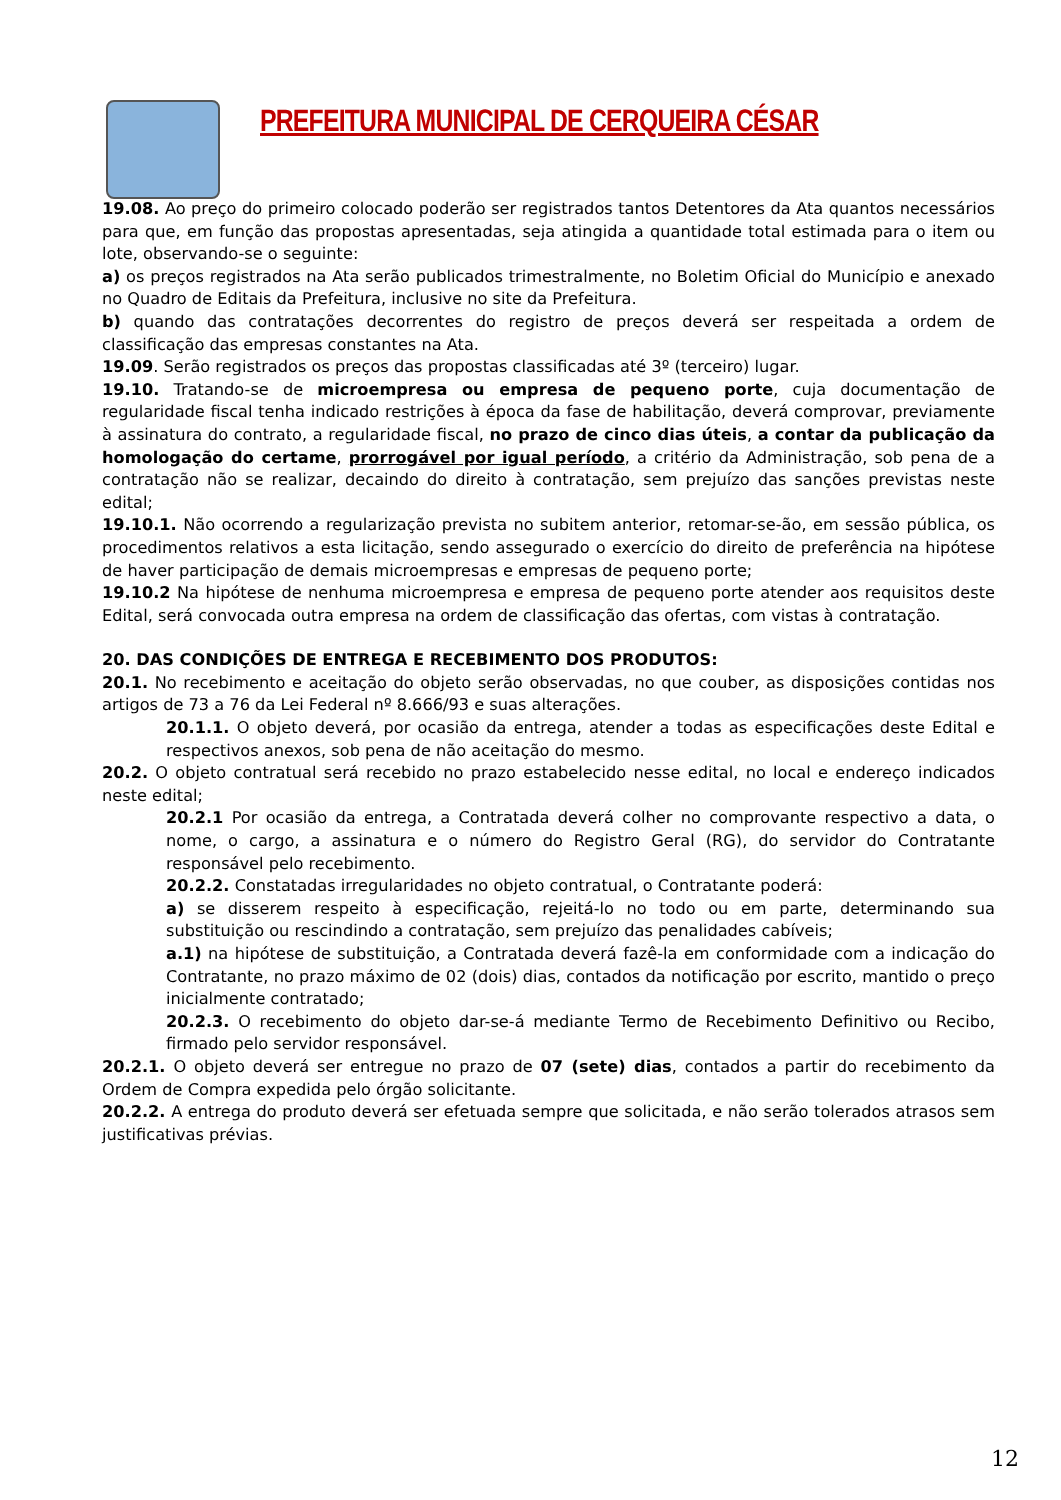PREFEITURA MUNICIPAL DE CERQUEIRA CÉSAR
19.08. Ao preço do primeiro colocado poderão ser registrados tantos Detentores da Ata quantos necessários para que, em função das propostas apresentadas, seja atingida a quantidade total estimada para o item ou lote, observando-se o seguinte:
a) os preços registrados na Ata serão publicados trimestralmente, no Boletim Oficial do Município e anexado no Quadro de Editais da Prefeitura, inclusive no site da Prefeitura.
b) quando das contratações decorrentes do registro de preços deverá ser respeitada a ordem de classificação das empresas constantes na Ata.
19.09. Serão registrados os preços das propostas classificadas até 3º (terceiro) lugar.
19.10. Tratando-se de microempresa ou empresa de pequeno porte, cuja documentação de regularidade fiscal tenha indicado restrições à época da fase de habilitação, deverá comprovar, previamente à assinatura do contrato, a regularidade fiscal, no prazo de cinco dias úteis, a contar da publicação da homologação do certame, prorrogável por igual período, a critério da Administração, sob pena de a contratação não se realizar, decaindo do direito à contratação, sem prejuízo das sanções previstas neste edital;
19.10.1. Não ocorrendo a regularização prevista no subitem anterior, retomar-se-ão, em sessão pública, os procedimentos relativos a esta licitação, sendo assegurado o exercício do direito de preferência na hipótese de haver participação de demais microempresas e empresas de pequeno porte;
19.10.2 Na hipótese de nenhuma microempresa e empresa de pequeno porte atender aos requisitos deste Edital, será convocada outra empresa na ordem de classificação das ofertas, com vistas à contratação.
20. DAS CONDIÇÕES DE ENTREGA E RECEBIMENTO DOS PRODUTOS:
20.1. No recebimento e aceitação do objeto serão observadas, no que couber, as disposições contidas nos artigos de 73 a 76 da Lei Federal nº 8.666/93 e suas alterações.
20.1.1. O objeto deverá, por ocasião da entrega, atender a todas as especificações deste Edital e respectivos anexos, sob pena de não aceitação do mesmo.
20.2. O objeto contratual será recebido no prazo estabelecido nesse edital, no local e endereço indicados neste edital;
20.2.1 Por ocasião da entrega, a Contratada deverá colher no comprovante respectivo a data, o nome, o cargo, a assinatura e o número do Registro Geral (RG), do servidor do Contratante responsável pelo recebimento.
20.2.2. Constatadas irregularidades no objeto contratual, o Contratante poderá:
a) se disserem respeito à especificação, rejeitá-lo no todo ou em parte, determinando sua substituição ou rescindindo a contratação, sem prejuízo das penalidades cabíveis;
a.1) na hipótese de substituição, a Contratada deverá fazê-la em conformidade com a indicação do Contratante, no prazo máximo de 02 (dois) dias, contados da notificação por escrito, mantido o preço inicialmente contratado;
20.2.3. O recebimento do objeto dar-se-á mediante Termo de Recebimento Definitivo ou Recibo, firmado pelo servidor responsável.
20.2.1. O objeto deverá ser entregue no prazo de 07 (sete) dias, contados a partir do recebimento da Ordem de Compra expedida pelo órgão solicitante.
20.2.2. A entrega do produto deverá ser efetuada sempre que solicitada, e não serão tolerados atrasos sem justificativas prévias.
12